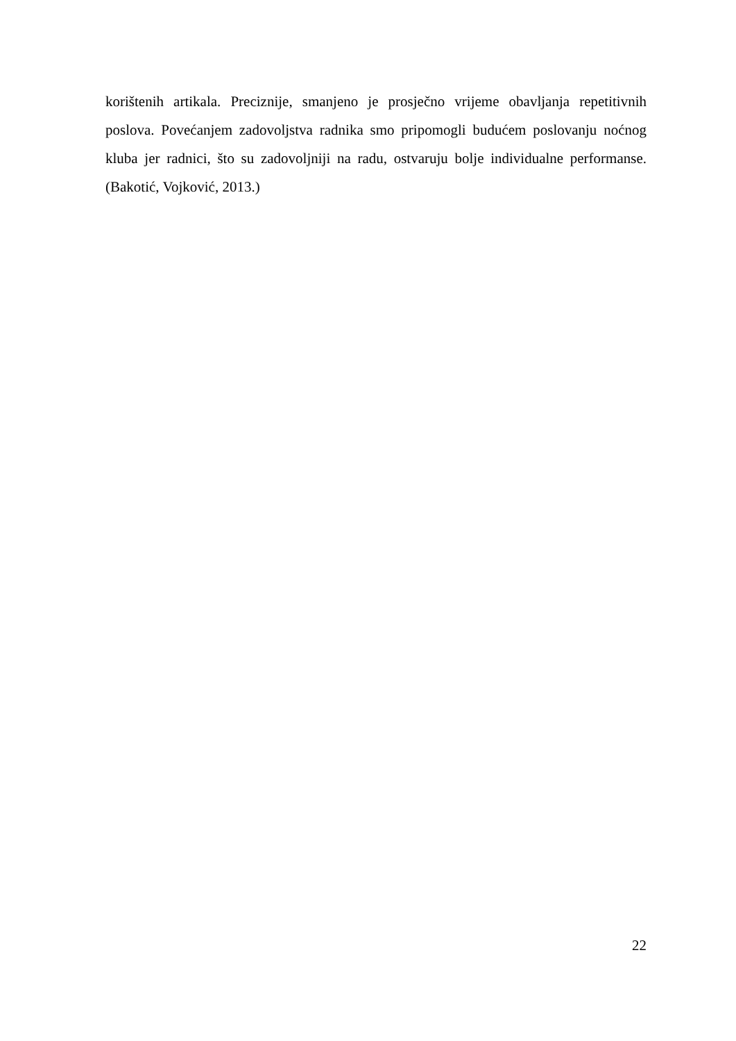korištenih artikala. Preciznije, smanjeno je prosječno vrijeme obavljanja repetitivnih poslova. Povećanjem zadovoljstva radnika smo pripomogli budućem poslovanju noćnog kluba jer radnici, što su zadovoljniji na radu, ostvaruju bolje individualne performanse. (Bakotić, Vojković, 2013.)
22